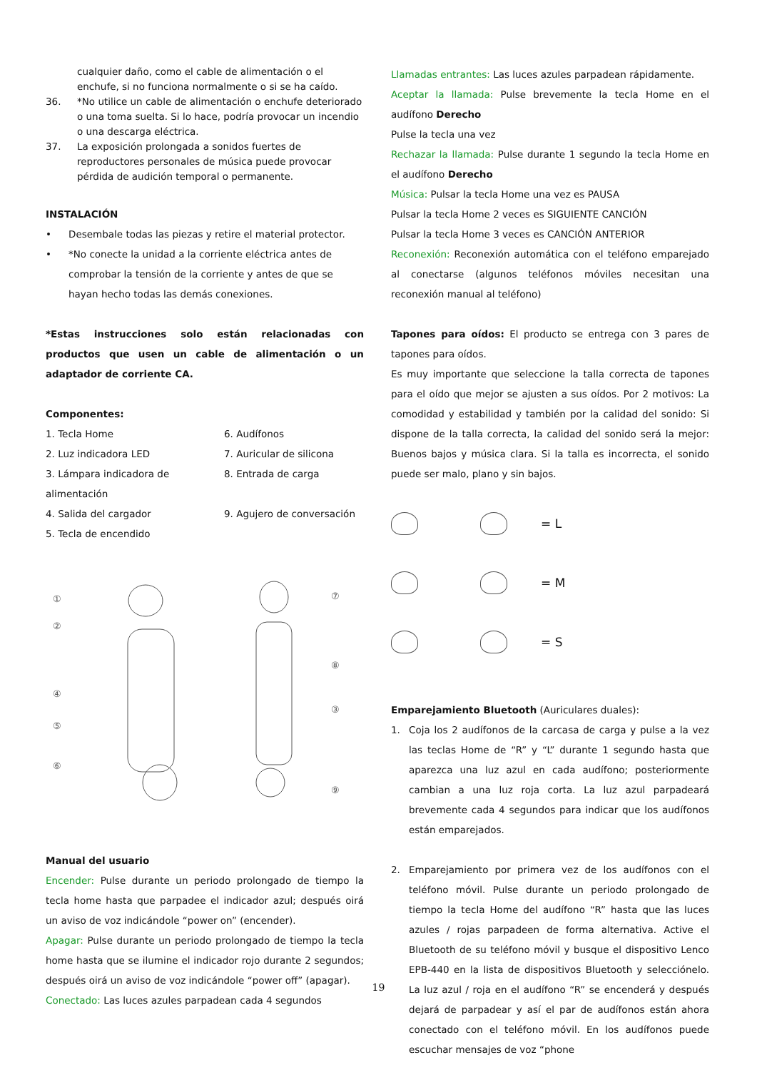cualquier daño, como el cable de alimentación o el enchufe, si no funciona normalmente o si se ha caído.
36. *No utilice un cable de alimentación o enchufe deteriorado o una toma suelta. Si lo hace, podría provocar un incendio o una descarga eléctrica.
37. La exposición prolongada a sonidos fuertes de reproductores personales de música puede provocar pérdida de audición temporal o permanente.
INSTALACIÓN
• Desembale todas las piezas y retire el material protector.
• *No conecte la unidad a la corriente eléctrica antes de comprobar la tensión de la corriente y antes de que se hayan hecho todas las demás conexiones.
*Estas instrucciones solo están relacionadas con productos que usen un cable de alimentación o un adaptador de corriente CA.
Componentes:
1. Tecla Home
6. Audífonos
2. Luz indicadora LED
7. Auricular de silicona
3. Lámpara indicadora de alimentación
8. Entrada de carga
4. Salida del cargador
9. Agujero de conversación
5. Tecla de encendido
①
②
④
⑤
⑥
⑦
⑧
③
⑨
Manual del usuario
Encender: Pulse durante un periodo prolongado de tiempo la tecla home hasta que parpadee el indicador azul; después oirá un aviso de voz indicándole “power on” (encender).
Apagar: Pulse durante un periodo prolongado de tiempo la tecla home hasta que se ilumine el indicador rojo durante 2 segundos; después oirá un aviso de voz indicándole “power off” (apagar).
Conectado: Las luces azules parpadean cada 4 segundos
Llamadas entrantes: Las luces azules parpadean rápidamente.
Aceptar la llamada: Pulse brevemente la tecla Home en el audífono Derecho
Pulse la tecla una vez
Rechazar la llamada: Pulse durante 1 segundo la tecla Home en el audífono Derecho
Música: Pulsar la tecla Home una vez es PAUSA
Pulsar la tecla Home 2 veces es SIGUIENTE CANCIÓN
Pulsar la tecla Home 3 veces es CANCIÓN ANTERIOR
Reconexión: Reconexión automática con el teléfono emparejado al conectarse (algunos teléfonos móviles necesitan una reconexión manual al teléfono)
Tapones para oídos: El producto se entrega con 3 pares de tapones para oídos.
Es muy importante que seleccione la talla correcta de tapones para el oído que mejor se ajusten a sus oídos. Por 2 motivos: La comodidad y estabilidad y también por la calidad del sonido: Si dispone de la talla correcta, la calidad del sonido será la mejor: Buenos bajos y música clara. Si la talla es incorrecta, el sonido puede ser malo, plano y sin bajos.
= L
= M
= S
Emparejamiento Bluetooth (Auriculares duales):
1. Coja los 2 audífonos de la carcasa de carga y pulse a la vez las teclas Home de “R” y “L” durante 1 segundo hasta que aparezca una luz azul en cada audífono; posteriormente cambian a una luz roja corta. La luz azul parpadeará brevemente cada 4 segundos para indicar que los audífonos están emparejados.
2. Emparejamiento por primera vez de los audífonos con el teléfono móvil. Pulse durante un periodo prolongado de tiempo la tecla Home del audífono “R” hasta que las luces azules / rojas parpadeen de forma alternativa. Active el Bluetooth de su teléfono móvil y busque el dispositivo Lenco EPB-440 en la lista de dispositivos Bluetooth y selecciónelo. La luz azul / roja en el audífono “R” se encenderá y después dejará de parpadear y así el par de audífonos están ahora conectado con el teléfono móvil. En los audífonos puede escuchar mensajes de voz “phone
19